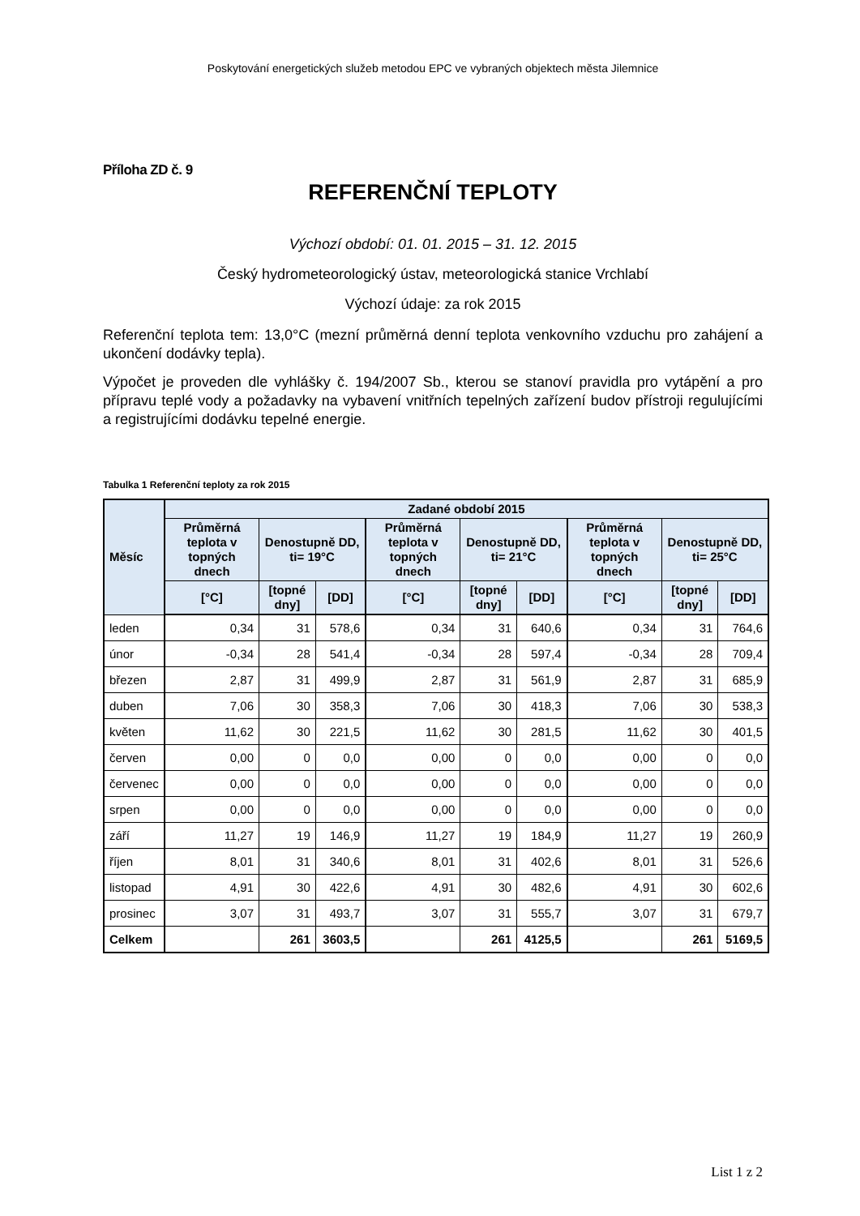Poskytování energetických služeb metodou EPC ve vybraných objektech města Jilemnice
Příloha ZD č. 9
REFERENČNÍ TEPLOTY
Výchozí období: 01. 01. 2015 – 31. 12. 2015
Český hydrometeorologický ústav, meteorologická stanice Vrchlabí
Výchozí údaje: za rok 2015
Referenční teplota tem: 13,0°C (mezní průměrná denní teplota venkovního vzduchu pro zahájení a ukončení dodávky tepla).
Výpočet je proveden dle vyhlášky č. 194/2007 Sb., kterou se stanoví pravidla pro vytápění a pro přípravu teplé vody a požadavky na vybavení vnitřních tepelných zařízení budov přístroji regulujícími a registrujícími dodávku tepelné energie.
Tabulka 1 Referenční teploty za rok 2015
| Měsíc | Zadané období 2015 | | | | | | | | |
| --- | --- | --- | --- | --- | --- | --- | --- | --- | --- |
| | Průměrná teplota v topných dnech | Denostupně DD, ti= 19°C | | Průměrná teplota v topných dnech | Denostupně DD, ti= 21°C | | Průměrná teplota v topných dnech | Denostupně DD, ti= 25°C | |
| | [°C] | [topné dny] | [DD] | [°C] | [topné dny] | [DD] | [°C] | [topné dny] | [DD] |
| leden | 0,34 | 31 | 578,6 | 0,34 | 31 | 640,6 | 0,34 | 31 | 764,6 |
| únor | -0,34 | 28 | 541,4 | -0,34 | 28 | 597,4 | -0,34 | 28 | 709,4 |
| březen | 2,87 | 31 | 499,9 | 2,87 | 31 | 561,9 | 2,87 | 31 | 685,9 |
| duben | 7,06 | 30 | 358,3 | 7,06 | 30 | 418,3 | 7,06 | 30 | 538,3 |
| květen | 11,62 | 30 | 221,5 | 11,62 | 30 | 281,5 | 11,62 | 30 | 401,5 |
| červen | 0,00 | 0 | 0,0 | 0,00 | 0 | 0,0 | 0,00 | 0 | 0,0 |
| červenec | 0,00 | 0 | 0,0 | 0,00 | 0 | 0,0 | 0,00 | 0 | 0,0 |
| srpen | 0,00 | 0 | 0,0 | 0,00 | 0 | 0,0 | 0,00 | 0 | 0,0 |
| září | 11,27 | 19 | 146,9 | 11,27 | 19 | 184,9 | 11,27 | 19 | 260,9 |
| říjen | 8,01 | 31 | 340,6 | 8,01 | 31 | 402,6 | 8,01 | 31 | 526,6 |
| listopad | 4,91 | 30 | 422,6 | 4,91 | 30 | 482,6 | 4,91 | 30 | 602,6 |
| prosinec | 3,07 | 31 | 493,7 | 3,07 | 31 | 555,7 | 3,07 | 31 | 679,7 |
| Celkem | | 261 | 3603,5 | | 261 | 4125,5 | | 261 | 5169,5 |
List 1 z 2